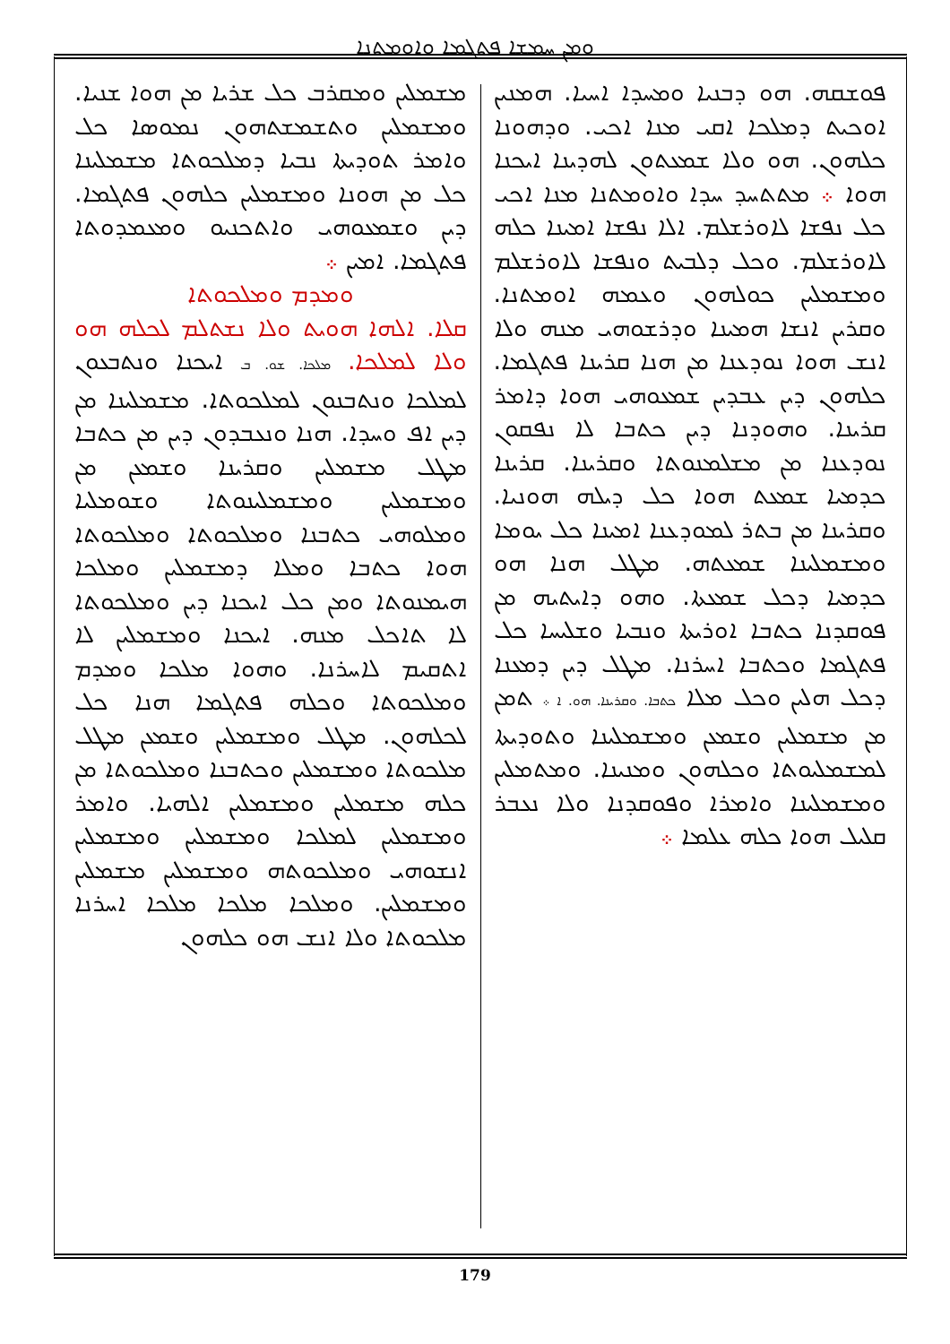ܘܡܢ ܚܡܫܐ ܦܬܓܡܐ ܘܐܘܡܬܢܐ
ܦܘܫܩܗ. ܗܘ ܕܒܢܝܐ ܘܡܚܕܐ ܐܚܝܐ. ܗܡܢܝܢ ܐܘܟܝܬ ܕܡܠܟܐ ܐܩܝ ܡܢܐ ܐܟܝ. ܘܕܗܘܢܐ ܟܠܗܘܢ. ܗܘ ܘܠܐ ܫܡܥܬܘܢ ܠܗܕܝܢܐ ܐܝܟܢܐ ܗܘܐ ܀ ܡܬܬܚܕ ܚܕܐ ܘܐܘܡܬܢܐ ܡܢܐ ܐܟܝ ܟܠ ܢܦܫܐ ܠܐܘܪܫܠܡ. ܐܠܐ ܢܦܫܐ ܐܡܝܢܐ ܟܠܗ ܠܐܘܪܫܠܡ. ܘܟܠ ܕܠܒܝܬ ܘܢܦܫܐ ܠܐܘܪܫܠܡ ܘܡܫܡܠܝܢ ܟܘܠܗܘܢ ܘܥܡܗ ܐܘܡܬܢܐ. ܘܩܪܝܢ ܐܢܫܐ ܗܡܝܢܐ ܘܕܪܫܘܗܝ ܡܢܗ ܘܠܐ ܐܢܫ ܗܘܐ ܢܘܕܥܢܐ ܡܢ ܗܢܐ ܩܪܝܢܐ ܦܬܓܡܐ. ܟܠܗܘܢ ܕܝܢ ܥܒܕܝܢ ܫܡܥܘܗܝ ܗܘܐ ܕܐܡܪ ܩܪܝܢܐ. ܘܗܘܕܢܐ ܕܝܢ ܟܬܒܐ ܠܐ ܢܦܩܘܢ ܢܘܕܥܢܐ ܡܢ ܡܫܠܡܢܘܬܐ ܘܩܪܝܢܐ. ܩܪܝܢܐ ܟܕܡܝܐ ܫܡܥܬ ܗܘܐ ܟܠ ܕܝܠܗ ܗܘܢܝܐ. ܘܩܪܝܢܐ ܡܢ ܒܬܪ ܠܡܘܕܥܢܐ ܐܡܝܢܐ ܟܠ ܝܘܡܐ ܘܡܫܡܠܝܢܐ ܫܡܥܬܗ. ܡܛܠ ܗܢܐ ܗܘ ܟܕܡܝܐ ܕܟܠ ܫܡܥܬܐ. ܘܗܘ ܕܐܝܬܝܗ ܡܢ ܦܘܩܕܢܐ ܟܬܒܐ ܐܘܪܝܬܐ ܘܢܒܝܐ ܘܫܠܝܚܐ ܟܠ ܦܬܓܡܐ ܘܟܬܒܐ ܐܚܪܢܐ. ܡܛܠ ܕܝܢ ܕܡܥܢܐ ܕܟܠ ܗܠܝܢ ܘܟܠ ܡܠܐ ܟܬܒܐ. ܘܩܪܝܢܐ. ܗܘ. ܐ ܀ ܬܡܢ ܡܢ ܡܫܡܠܝܢ ܘܫܡܥܢ ܘܡܫܡܠܝܢܐ ܘܬܘܕܝܬܐ ܠܡܫܡܠܝܘܬܐ ܘܟܠܗܘܢ ܘܡܢܝܢܐ. ܘܡܬܡܠܝܢ ܘܡܫܡܠܝܢܐ ܘܐܡܪܐ ܘܦܘܩܕܢܐ ܘܠܐ ܢܥܒܪ ܩܠܝܠ ܗܘܐ ܟܠܗ ܥܠܡܐ ܀
ܡܫܡܠܝܢ ܘܡܩܪܒ ܟܠ ܫܪܝܐ ܡܢ ܗܘܐ ܫܢܝܐ. ܘܡܫܡܠܝܢ ܘܬܫܡܫܬܗܘܢ ܢܡܘܣܐ ܟܠ ܘܐܡܪ ܬܘܕܝܬܐ ܢܒܝܐ ܕܡܠܟܘܬܐ ܡܫܡܠܝܢܐ ܟܠ ܡܢ ܗܘܢܐ ܘܡܫܡܠܝܢ ܟܠܗܘܢ ܦܬܓܡܐ. ܕܝܢ ܘܫܡܥܘܗܝ ܘܐܬܟܢܝܘ ܘܡܥܡܕܘܬܐ ܦܬܓܡܐ. ܐܡܝܢ ܀
ܘܡܕܡ ܘܡܠܟܘܬܐ
ܩܠܐ. ܐܠܗܐ ܗܘܝܬ ܘܠܐ ܢܫܬܠܡ ܠܟܠܗ ܗܘ ܘܠܐ ܠܡܠܟܐ. ܡܠܟܐ. ܫܘ. ܒ ܐܝܟܢܐ ܘܢܬܒܥܘܢ ܠܡܠܟܐ ܘܢܬܒܢܘܢ ܠܡܠܟܘܬܐ. ܡܫܡܠܝܢܐ ܡܢ ܕܝܢ ܐܦ ܘܚܕܐ. ܗܢܐ ܘܢܥܒܕܘܢ ܕܝܢ ܡܢ ܟܬܒܐ ܡܛܠ ܡܫܡܠܝܢ ܘܩܪܝܢܐ ܘܫܡܥܢ ܡܢ ܘܡܫܡܠܝܢ ܘܡܫܡܠܝܢܘܬܐ ܘܫܘܡܠܝܐ ܘܡܠܘܗܝ ܟܬܒܢܐ ܘܡܠܟܘܬܐ ܘܡܠܟܘܬܐ ܗܘܐ ܟܬܒܐ ܘܡܠܐ ܕܡܫܡܠܝܢ ܘܡܠܟܐ ܗܝܡܢܘܬܐ ܘܡܢ ܟܠ ܐܝܟܢܐ ܕܝܢ ܘܡܠܟܘܬܐ ܠܐ ܬܐܟܠ ܡܢܗ. ܐܝܟܢܐ ܘܡܫܡܠܝܢ ܠܐ ܐܬܩܝܡ ܠܐܚܪܢܐ. ܘܗܘܐ ܡܠܟܐ ܘܡܕܡ ܘܡܠܟܘܬܐ ܘܟܠܗ ܦܬܓܡܐ ܗܢܐ ܟܠ ܠܟܠܗܘܢ. ܡܛܠ ܘܡܫܡܠܝܢ ܘܫܡܥܢ ܡܛܠ ܡܠܟܘܬܐ ܘܡܫܡܠܝܢ ܘܟܬܒܢܐ ܘܡܠܟܘܬܐ ܡܢ ܟܠܗ ܡܫܡܠܝܢ ܘܡܫܡܠܝܢ ܐܠܗܝܐ. ܘܐܡܪ ܘܡܫܡܠܝܢ ܠܡܠܟܐ ܘܡܫܡܠܝܢ ܘܡܫܡܠܝܢ ܐܢܫܘܗܝ ܘܡܠܟܘܬܗ ܘܡܫܡܠܝܢ ܡܫܡܠܝܢ ܘܡܫܡܠܝܢ. ܘܡܠܟܐ ܡܠܟܐ ܡܠܟܐ ܐܚܪܢܐ ܡܠܟܘܬܐ ܘܠܐ ܐܢܫ ܗܘ ܟܠܗܘܢ
179